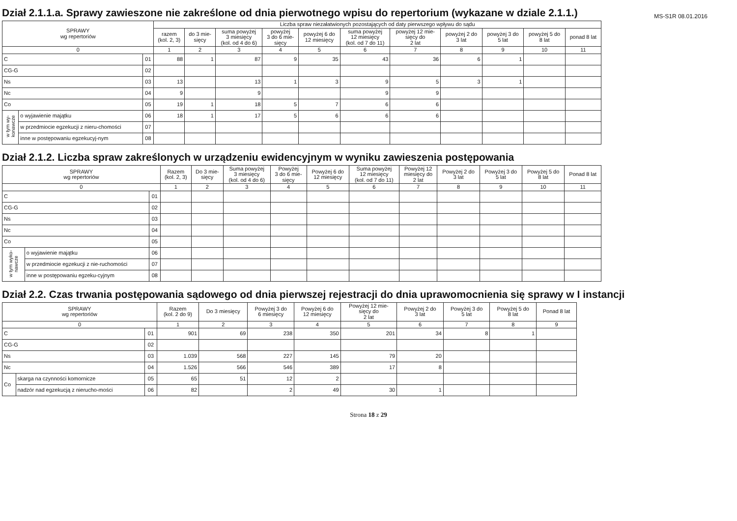MS-S1R 08.01.2016
Dział 2.1.1.a. Sprawy zawieszone nie zakreślone od dnia pierwotnego wpisu do repertorium (wykazane w dziale 2.1.1.)
| SPRAWY wg repertoriów | | | Liczba spraw niezałatwionych pozostających od daty pierwszego wpływu do sądu | | | | | | | | | | |
| --- | --- | --- | --- | --- | --- | --- | --- | --- | --- | --- | --- | --- | --- |
| | | | razem (kol. 2, 3) | do 3 mie- sięcy | suma powyżej 3 miesięcy (kol. od 4 do 6) | powyżej 3 do 6 mie- sięcy | powyżej 6 do 12 miesięcy | suma powyżej 12 miesięcy (kol. od 7 do 11) | powyżej 12 mie- sięcy do 2 lat | powyżej 2 do 3 lat | powyżej 3 do 5 lat | powyżej 5 do 8 lat | ponad 8 lat |
| 0 | | | 1 | 2 | 3 | 4 | 5 | 6 | 7 | 8 | 9 | 10 | 11 |
| C | | 01 | 88 | 1 | 87 | 9 | 35 | 43 | 36 | 6 | 1 | | |
| CG-G | | 02 | | | | | | | | | | | |
| Ns | | 03 | 13 | | 13 | 1 | 3 | 9 | 5 | 3 | 1 | | |
| Nc | | 04 | 9 | | 9 | | | 9 | 9 | | | | |
| Co | | 05 | 19 | 1 | 18 | 5 | 7 | 6 | 6 | | | | |
| w tym wy-konawcze | o wyjawienie majątku | 06 | 18 | 1 | 17 | 5 | 6 | 6 | 6 | | | | |
| | w przedmiocie egzekucji z nieru-chomości | 07 | | | | | | | | | | | |
| | inne w postępowaniu egzekucyj-nym | 08 | | | | | | | | | | | |
Dział 2.1.2. Liczba spraw zakreślonych w urządzeniu ewidencyjnym w wyniku zawieszenia postępowania
| SPRAWY wg repertoriów | | | Razem (kol. 2, 3) | Do 3 mie- sięcy | Suma powyżej 3 miesięcy (kol. od 4 do 6) | Powyżej 3 do 6 mie- sięcy | Powyżej 6 do 12 miesięcy | Suma powyżej 12 miesięcy (kol. od 7 do 11) | Powyżej 12 miesięcy do 2 lat | Powyżej 2 do 3 lat | Powyżej 3 do 5 lat | Powyżej 5 do 8 lat | Ponad 8 lat |
| --- | --- | --- | --- | --- | --- | --- | --- | --- | --- | --- | --- | --- | --- |
| 0 | | | 1 | 2 | 3 | 4 | 5 | 6 | 7 | 8 | 9 | 10 | 11 |
| C | | 01 | | | | | | | | | | | |
| CG-G | | 02 | | | | | | | | | | | |
| Ns | | 03 | | | | | | | | | | | |
| Nc | | 04 | | | | | | | | | | | |
| Co | | 05 | | | | | | | | | | | |
| w tym wyko-nawcze | o wyjawienie majątku | 06 | | | | | | | | | | | |
| | w przedmiocie egzekucji z nie-ruchomości | 07 | | | | | | | | | | | |
| | inne w postępowaniu egzeku-cyjnym | 08 | | | | | | | | | | | |
Dział 2.2. Czas trwania postępowania sądowego od dnia pierwszej rejestracji do dnia uprawomocnienia się sprawy w I instancji
| SPRAWY wg repertoriów | | | Razem (kol. 2 do 9) | Do 3 miesięcy | Powyżej 3 do 6 miesięcy | Powyżej 6 do 12 miesięcy | Powyżej 12 mie- sięcy do 2 lat | Powyżej 2 do 3 lat | Powyżej 3 do 5 lat | Powyżej 5 do 8 lat | Ponad 8 lat |
| --- | --- | --- | --- | --- | --- | --- | --- | --- | --- | --- | --- |
| 0 | | | 1 | 2 | 3 | 4 | 5 | 6 | 7 | 8 | 9 |
| C | | 01 | 901 | 69 | 238 | 350 | 201 | 34 | 8 | 1 | |
| CG-G | | 02 | | | | | | | | | |
| Ns | | 03 | 1.039 | 568 | 227 | 145 | 79 | 20 | | | |
| Nc | | 04 | 1.526 | 566 | 546 | 389 | 17 | 8 | | | |
| Co | skarga na czynności komornicze | 05 | 65 | 51 | 12 | 2 | | | | | |
| | nadzór nad egzekucją z nierucho-mości | 06 | 82 | | 2 | 49 | 30 | 1 | | | |
Strona 18 z 29